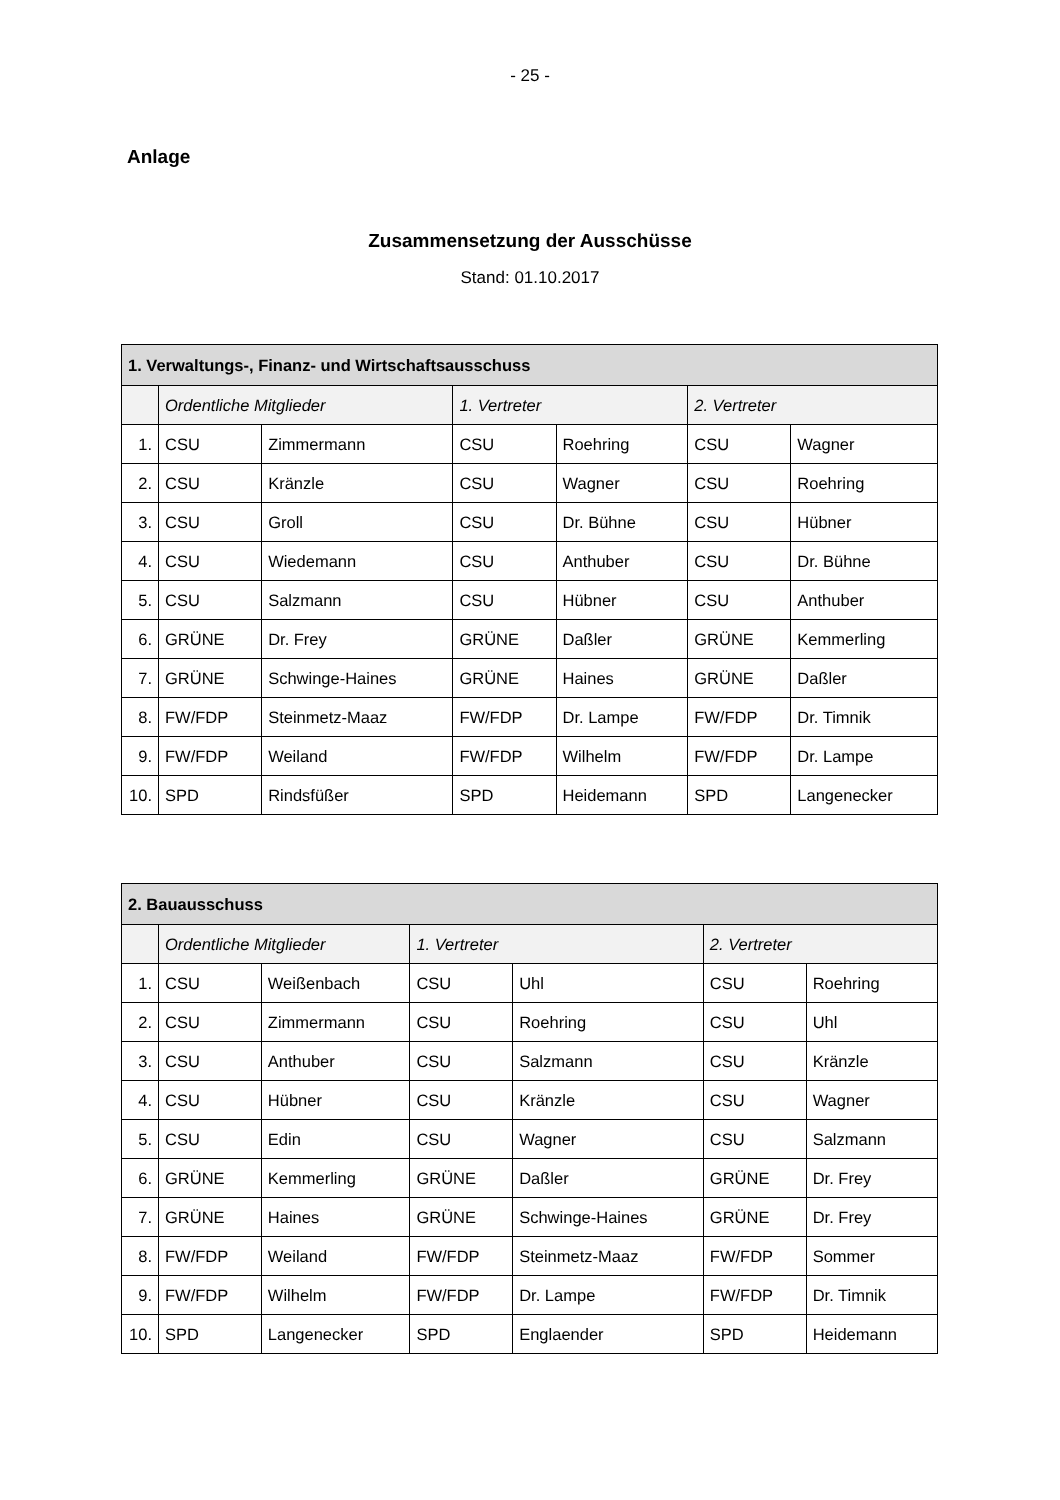- 25 -
Anlage
Zusammensetzung der Ausschüsse
Stand: 01.10.2017
| 1. Verwaltungs-, Finanz- und Wirtschaftsausschuss | | | | | | |
| --- | --- | --- | --- | --- | --- | --- |
| | Ordentliche Mitglieder | | 1. Vertreter | | 2. Vertreter | |
| 1. | CSU | Zimmermann | CSU | Roehring | CSU | Wagner |
| 2. | CSU | Kränzle | CSU | Wagner | CSU | Roehring |
| 3. | CSU | Groll | CSU | Dr. Bühne | CSU | Hübner |
| 4. | CSU | Wiedemann | CSU | Anthuber | CSU | Dr. Bühne |
| 5. | CSU | Salzmann | CSU | Hübner | CSU | Anthuber |
| 6. | GRÜNE | Dr. Frey | GRÜNE | Daßler | GRÜNE | Kemmerling |
| 7. | GRÜNE | Schwinge-Haines | GRÜNE | Haines | GRÜNE | Daßler |
| 8. | FW/FDP | Steinmetz-Maaz | FW/FDP | Dr. Lampe | FW/FDP | Dr. Timnik |
| 9. | FW/FDP | Weiland | FW/FDP | Wilhelm | FW/FDP | Dr. Lampe |
| 10. | SPD | Rindsfüßer | SPD | Heidemann | SPD | Langenecker |
| 2. Bauausschuss | | | | | | |
| --- | --- | --- | --- | --- | --- | --- |
| | Ordentliche Mitglieder | | 1. Vertreter | | 2. Vertreter | |
| 1. | CSU | Weißenbach | CSU | Uhl | CSU | Roehring |
| 2. | CSU | Zimmermann | CSU | Roehring | CSU | Uhl |
| 3. | CSU | Anthuber | CSU | Salzmann | CSU | Kränzle |
| 4. | CSU | Hübner | CSU | Kränzle | CSU | Wagner |
| 5. | CSU | Edin | CSU | Wagner | CSU | Salzmann |
| 6. | GRÜNE | Kemmerling | GRÜNE | Daßler | GRÜNE | Dr. Frey |
| 7. | GRÜNE | Haines | GRÜNE | Schwinge-Haines | GRÜNE | Dr. Frey |
| 8. | FW/FDP | Weiland | FW/FDP | Steinmetz-Maaz | FW/FDP | Sommer |
| 9. | FW/FDP | Wilhelm | FW/FDP | Dr. Lampe | FW/FDP | Dr. Timnik |
| 10. | SPD | Langenecker | SPD | Englaender | SPD | Heidemann |